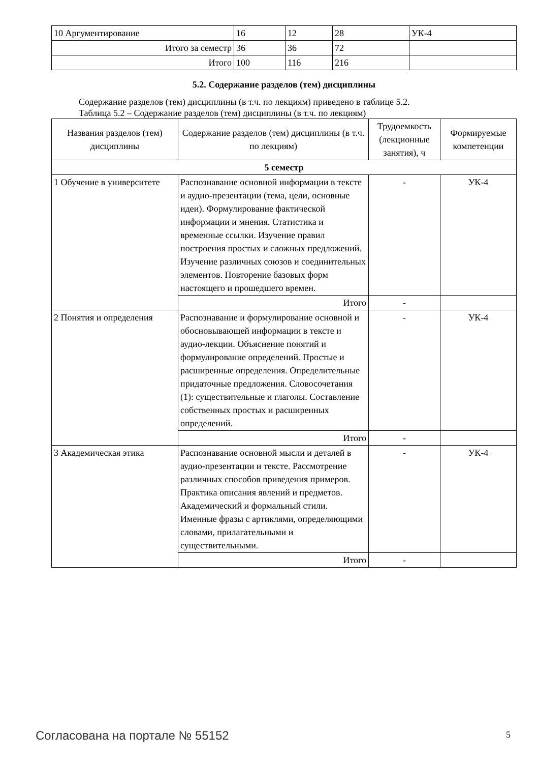| 10 Аргументирование | 16 | 12 | 28 | УК-4 |
| Итого за семестр | 36 | 36 | 72 | |
| Итого | 100 | 116 | 216 | |
5.2. Содержание разделов (тем) дисциплины
Содержание разделов (тем) дисциплины (в т.ч. по лекциям) приведено в таблице 5.2.
Таблица 5.2 – Содержание разделов (тем) дисциплины (в т.ч. по лекциям)
| Названия разделов (тем) дисциплины | Содержание разделов (тем) дисциплины (в т.ч. по лекциям) | Трудоемкость (лекционные занятия), ч | Формируемые компетенции |
| --- | --- | --- | --- |
| 5 семестр | | | |
| 1 Обучение в университете | Распознавание основной информации в тексте и аудио-презентации (тема, цели, основные идеи). Формулирование фактической информации и мнения. Статистика и временные ссылки. Изучение правил построения простых и сложных предложений. Изучение различных союзов и соединительных элементов. Повторение базовых форм настоящего и прошедшего времен. | - | УК-4 |
| | Итого | - | |
| 2 Понятия и определения | Распознавание и формулирование основной и обосновывающей информации в тексте и аудио-лекции. Объяснение понятий и формулирование определений. Простые и расширенные определения. Определительные придаточные предложения. Словосочетания (1): существительные и глаголы. Составление собственных простых и расширенных определений. | - | УК-4 |
| | Итого | - | |
| 3 Академическая этика | Распознавание основной мысли и деталей в аудио-презентации и тексте. Рассмотрение различных способов приведения примеров. Практика описания явлений и предметов. Академический и формальный стили. Именные фразы с артиклями, определяющими словами, прилагательными и существительными. | - | УК-4 |
| | Итого | - | |
Согласована на портале № 55152 5